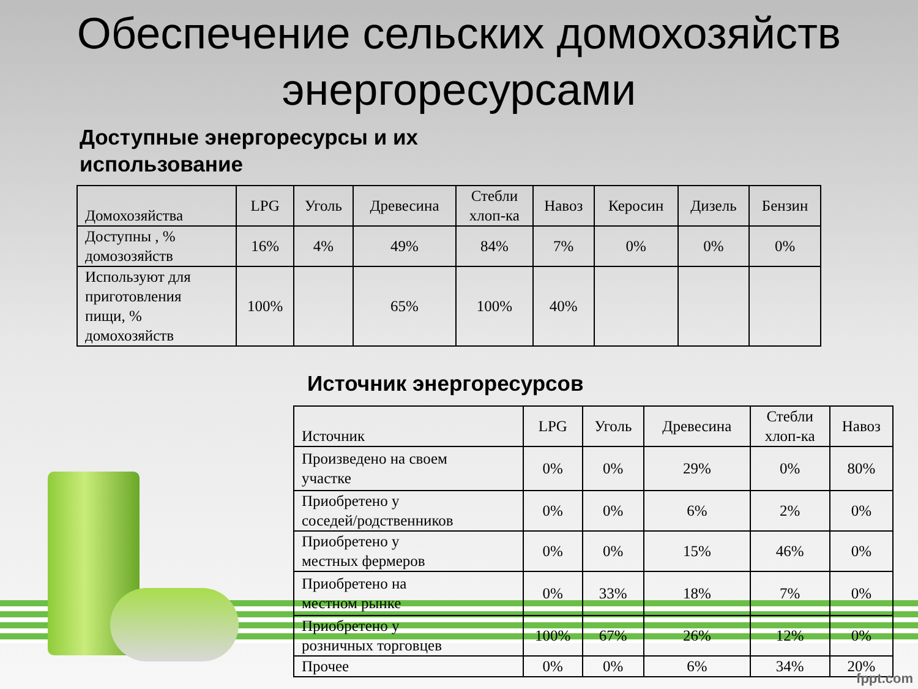Обеспечение сельских домохозяйств энергоресурсами
Доступные энергоресурсы и их
использование
| Домохозяйства | LPG | Уголь | Древесина | Стебли хлоп-ка | Навоз | Керосин | Дизель | Бензин |
| Доступны , % домозозяйств | 16% | 4% | 49% | 84% | 7% | 0% | 0% | 0% |
| Используют для приготовления пищи, % домохозяйств | 100% | | 65% | 100% | 40% | | | |
Источник энергоресурсов
| Источник | LPG | Уголь | Древесина | Стебли хлоп-ка | Навоз |
| Произведено на своем участке | 0% | 0% | 29% | 0% | 80% |
| Приобретено у соседей/родственников | 0% | 0% | 6% | 2% | 0% |
| Приобретено у местных фермеров | 0% | 0% | 15% | 46% | 0% |
| Приобретено на местном рынке | 0% | 33% | 18% | 7% | 0% |
| Приобретено у розничных торговцев | 100% | 67% | 26% | 12% | 0% |
| Прочее | 0% | 0% | 6% | 34% | 20% |
fppt.com